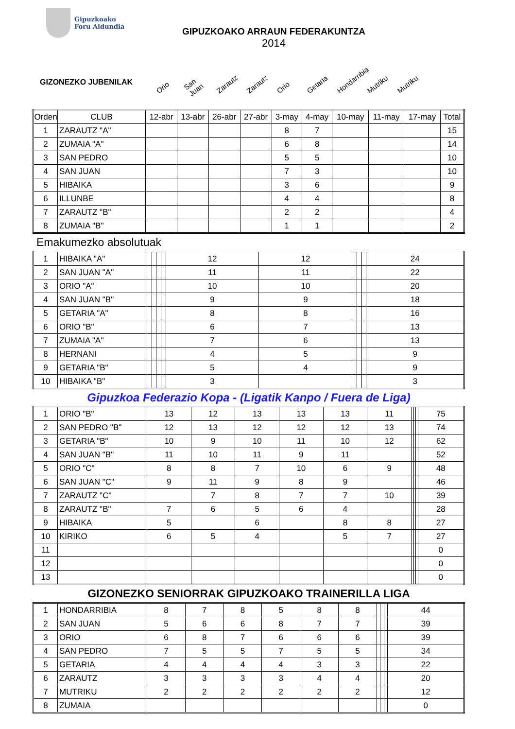Gipuzkoako
Foru Aldundia
GIPUZKOAKO ARRAUN FEDERAKUNTZA
2014
GIZONEZKO JUBENILAK
Orio San Juan Zarautz Zarautz Orio Getaria Hondarribia Mutriku Mutriku
| Orden | CLUB | 12-abr | 13-abr | 26-abr | 27-abr | 3-may | 4-may | 10-may | 11-may | 17-may | Total |
| --- | --- | --- | --- | --- | --- | --- | --- | --- | --- | --- | --- |
| 1 | ZARAUTZ "A" | | | | | 8 | 7 | | | | 15 |
| 2 | ZUMAIA "A" | | | | | 6 | 8 | | | | 14 |
| 3 | SAN PEDRO | | | | | 5 | 5 | | | | 10 |
| 4 | SAN JUAN | | | | | 7 | 3 | | | | 10 |
| 5 | HIBAIKA | | | | | 3 | 6 | | | | 9 |
| 6 | ILLUNBE | | | | | 4 | 4 | | | | 8 |
| 7 | ZARAUTZ "B" | | | | | 2 | 2 | | | | 4 |
| 8 | ZUMAIA "B" | | | | | 1 | 1 | | | | 2 |
Emakumezko absolutuak
| 1 | HIBAIKA "A" | | | | | 12 | 12 | | | | 24 |
| 2 | SAN JUAN "A" | | | | | 11 | 11 | | | | 22 |
| 3 | ORIO "A" | | | | | 10 | 10 | | | | 20 |
| 4 | SAN JUAN "B" | | | | | 9 | 9 | | | | 18 |
| 5 | GETARIA "A" | | | | | 8 | 8 | | | | 16 |
| 6 | ORIO "B" | | | | | 6 | 7 | | | | 13 |
| 7 | ZUMAIA "A" | | | | | 7 | 6 | | | | 13 |
| 8 | HERNANI | | | | | 4 | 5 | | | | 9 |
| 9 | GETARIA "B" | | | | | 5 | 4 | | | | 9 |
| 10 | HIBAIKA "B" | | | | | 3 | | | | | 3 |
Gipuzkoa Federazio Kopa - (Ligatik Kanpo / Fuera de Liga)
| 1 | ORIO "B" | 13 | 12 | 13 | 13 | 13 | 11 | | | | 75 |
| 2 | SAN PEDRO "B" | 12 | 13 | 12 | 12 | 12 | 13 | | | | 74 |
| 3 | GETARIA "B" | 10 | 9 | 10 | 11 | 10 | 12 | | | | 62 |
| 4 | SAN JUAN "B" | 11 | 10 | 11 | 9 | 11 | | | | | 52 |
| 5 | ORIO "C" | 8 | 8 | 7 | 10 | 6 | 9 | | | | 48 |
| 6 | SAN JUAN "C" | 9 | 11 | 9 | 8 | 9 | | | | | 46 |
| 7 | ZARAUTZ "C" | | 7 | 8 | 7 | 7 | 10 | | | | 39 |
| 8 | ZARAUTZ "B" | 7 | 6 | 5 | 6 | 4 | | | | | 28 |
| 9 | HIBAIKA | 5 | | 6 | | 8 | 8 | | | | 27 |
| 10 | KIRIKO | 6 | 5 | 4 | | 5 | 7 | | | | 27 |
| 11 | | | | | | | | | | | 0 |
| 12 | | | | | | | | | | | 0 |
| 13 | | | | | | | | | | | 0 |
GIZONEZKO SENIORRAK GIPUZKOAKO TRAINERILLA LIGA
| 1 | HONDARRIBIA | 8 | 7 | 8 | 5 | 8 | 8 | | | | 44 |
| 2 | SAN JUAN | 5 | 6 | 6 | 8 | 7 | 7 | | | | 39 |
| 3 | ORIO | 6 | 8 | 7 | 6 | 6 | 6 | | | | 39 |
| 4 | SAN PEDRO | 7 | 5 | 5 | 7 | 5 | 5 | | | | 34 |
| 5 | GETARIA | 4 | 4 | 4 | 4 | 3 | 3 | | | | 22 |
| 6 | ZARAUTZ | 3 | 3 | 3 | 3 | 4 | 4 | | | | 20 |
| 7 | MUTRIKU | 2 | 2 | 2 | 2 | 2 | 2 | | | | 12 |
| 8 | ZUMAIA | | | | | | | | | | 0 |